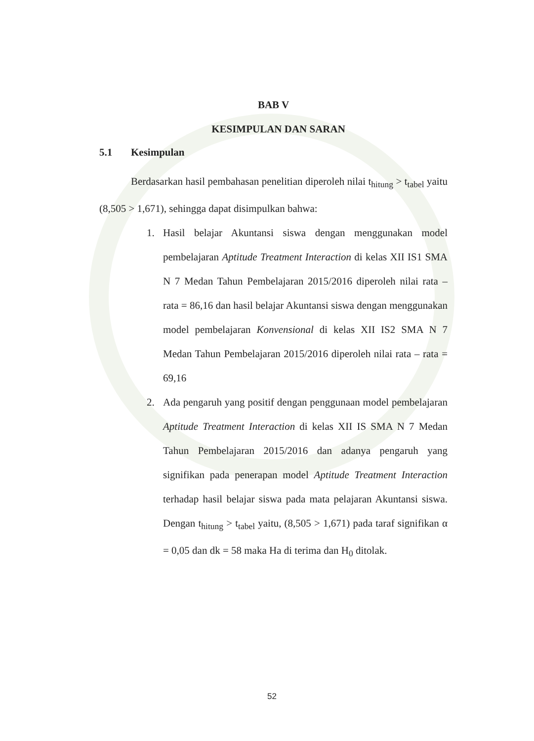BAB V
KESIMPULAN DAN SARAN
5.1 Kesimpulan
Berdasarkan hasil pembahasan penelitian diperoleh nilai t<sub>hitung</sub> > t<sub>tabel</sub> yaitu (8,505 > 1,671), sehingga dapat disimpulkan bahwa:
1. Hasil belajar Akuntansi siswa dengan menggunakan model pembelajaran Aptitude Treatment Interaction di kelas XII IS1 SMA N 7 Medan Tahun Pembelajaran 2015/2016 diperoleh nilai rata – rata = 86,16 dan hasil belajar Akuntansi siswa dengan menggunakan model pembelajaran Konvensional di kelas XII IS2 SMA N 7 Medan Tahun Pembelajaran 2015/2016 diperoleh nilai rata – rata = 69,16
2. Ada pengaruh yang positif dengan penggunaan model pembelajaran Aptitude Treatment Interaction di kelas XII IS SMA N 7 Medan Tahun Pembelajaran 2015/2016 dan adanya pengaruh yang signifikan pada penerapan model Aptitude Treatment Interaction terhadap hasil belajar siswa pada mata pelajaran Akuntansi siswa. Dengan t<sub>hitung</sub> > t<sub>tabel</sub> yaitu, (8,505 > 1,671) pada taraf signifikan α = 0,05 dan dk = 58 maka Ha di terima dan H<sub>0</sub> ditolak.
52